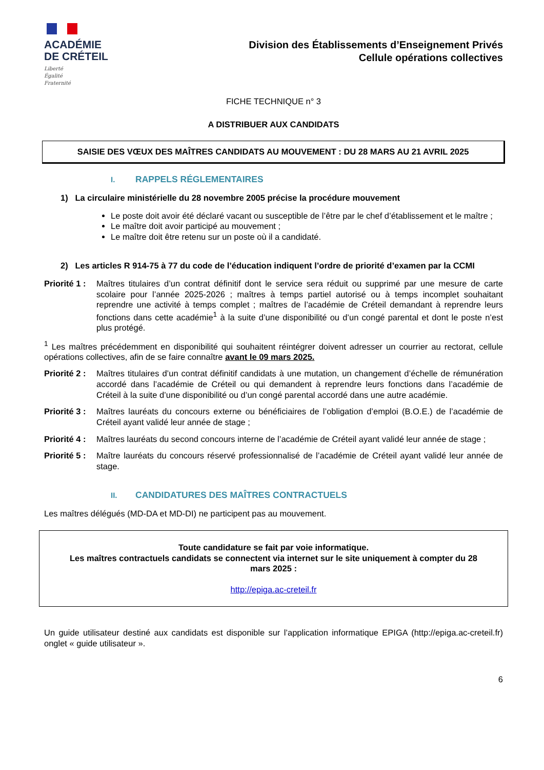ACADÉMIE
DE CRÉTEIL
Liberté
Égalité
Fraternité
Division des Établissements d’Enseignement Privés
Cellule opérations collectives
FICHE TECHNIQUE n° 3
A DISTRIBUER AUX CANDIDATS
SAISIE DES VŒUX DES MAÎTRES CANDIDATS AU MOUVEMENT : DU 28 MARS AU 21 AVRIL 2025
I. RAPPELS RÉGLEMENTAIRES
1) La circulaire ministérielle du 28 novembre 2005 précise la procédure mouvement
Le poste doit avoir été déclaré vacant ou susceptible de l’être par le chef d’établissement et le maître ;
Le maître doit avoir participé au mouvement ;
Le maître doit être retenu sur un poste où il a candidaté.
2) Les articles R 914-75 à 77 du code de l’éducation indiquent l’ordre de priorité d’examen par la CCMI
Priorité 1 : Maîtres titulaires d’un contrat définitif dont le service sera réduit ou supprimé par une mesure de carte scolaire pour l’année 2025-2026 ; maîtres à temps partiel autorisé ou à temps incomplet souhaitant reprendre une activité à temps complet ; maîtres de l’académie de Créteil demandant à reprendre leurs fonctions dans cette académie<sup>1</sup> à la suite d’une disponibilité ou d’un congé parental et dont le poste n’est plus protégé.
<sup>1</sup> Les maîtres précédemment en disponibilité qui souhaitent réintégrer doivent adresser un courrier au rectorat, cellule opérations collectives, afin de se faire connaître avant le 09 mars 2025.
Priorité 2 : Maîtres titulaires d’un contrat définitif candidats à une mutation, un changement d’échelle de rémunération accordé dans l’académie de Créteil ou qui demandent à reprendre leurs fonctions dans l’académie de Créteil à la suite d’une disponibilité ou d’un congé parental accordé dans une autre académie.
Priorité 3 : Maîtres lauréats du concours externe ou bénéficiaires de l’obligation d’emploi (B.O.E.) de l’académie de Créteil ayant validé leur année de stage ;
Priorité 4 : Maîtres lauréats du second concours interne de l’académie de Créteil ayant validé leur année de stage ;
Priorité 5 : Maître lauréats du concours réservé professionnalisé de l’académie de Créteil ayant validé leur année de stage.
II. CANDIDATURES DES MAÎTRES CONTRACTUELS
Les maîtres délégués (MD-DA et MD-DI) ne participent pas au mouvement.
Toute candidature se fait par voie informatique.
Les maîtres contractuels candidats se connectent via internet sur le site uniquement à compter du 28 mars 2025 :
http://epiga.ac-creteil.fr
Un guide utilisateur destiné aux candidats est disponible sur l’application informatique EPIGA (http://epiga.ac-creteil.fr) onglet « guide utilisateur ».
6